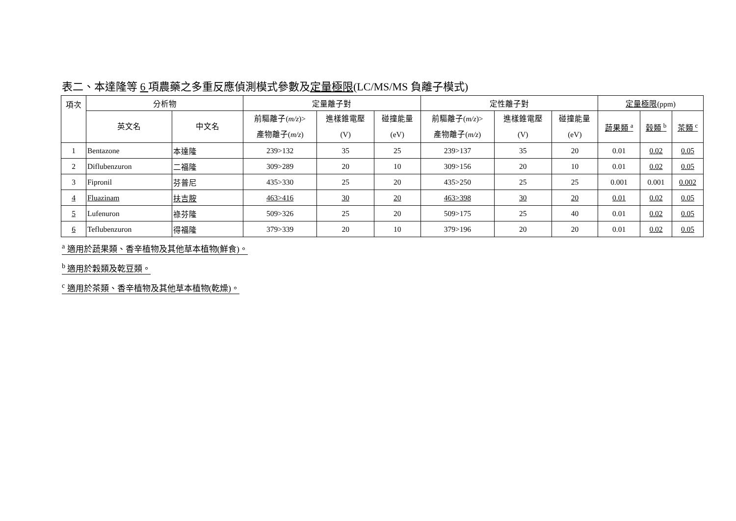表二、本達隆等 6 項農藥之多重反應偵測模式參數及定量極限(LC/MS/MS 負離子模式)
| 項次 | 分析物 | | 定量離子對 | | | 定性離子對 | | | 定量極限 (ppm) | | |
| --- | --- | --- | --- | --- | --- | --- | --- | --- | --- | --- | --- |
| | 英文名 | 中文名 | 前驅離子( m/z )> 產物離子( m/z ) | 進樣錐電壓 (V) | 碰撞能量 (eV) | 前驅離子( m/z )> 產物離子( m/z ) | 進樣錐電壓 (V) | 碰撞能量 (eV) | 蔬果類 <sup>a</sup> | 穀類 <sup>b</sup> | 茶類 <sup>c</sup> |
| 1 | Bentazone | 本達隆 | 239>132 | 35 | 25 | 239>137 | 35 | 20 | 0.01 | 0.02 | 0.05 |
| 2 | Diflubenzuron | 二福隆 | 309>289 | 20 | 10 | 309>156 | 20 | 10 | 0.01 | 0.02 | 0.05 |
| 3 | Fipronil | 芬普尼 | 435>330 | 25 | 20 | 435>250 | 25 | 25 | 0.001 | 0.001 | 0.002 |
| 4 | Fluazinam | 扶吉胺 | 463>416 | 30 | 20 | 463>398 | 30 | 20 | 0.01 | 0.02 | 0.05 |
| 5 | Lufenuron | 祿芬隆 | 509>326 | 25 | 20 | 509>175 | 25 | 40 | 0.01 | 0.02 | 0.05 |
| 6 | Teflubenzuron | 得福隆 | 379>339 | 20 | 10 | 379>196 | 20 | 20 | 0.01 | 0.02 | 0.05 |
<sup>a</sup> 適用於蔬果類、香辛植物及其他草本植物(鮮食)。
<sup>b</sup> 適用於穀類及乾豆類。
<sup>c</sup> 適用於茶類、香辛植物及其他草本植物(乾燥)。